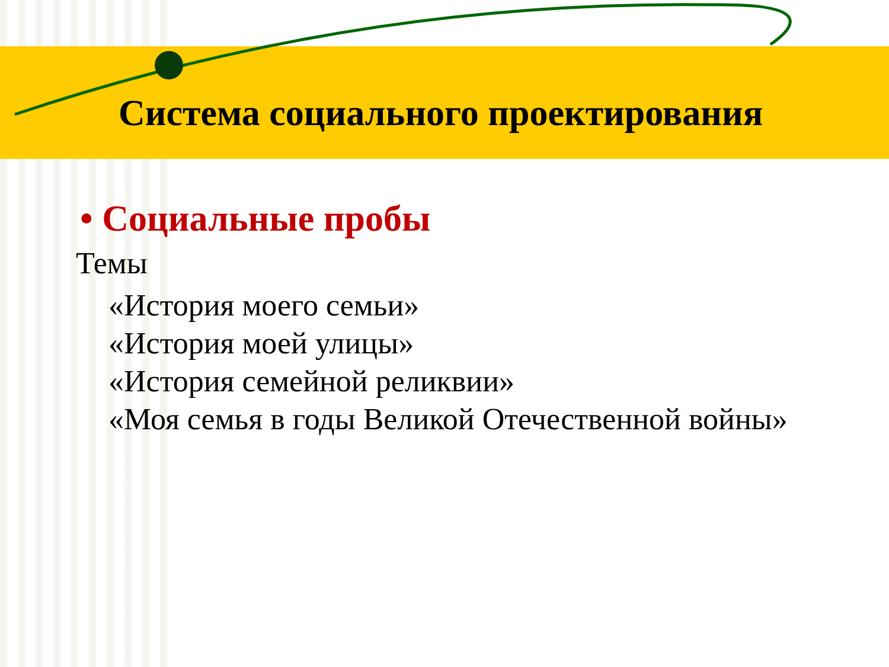Система социального проектирования
• Социальные пробы
Темы
«История моего семьи»
«История моей улицы»
«История семейной реликвии»
«Моя семья в годы Великой Отечественной войны»